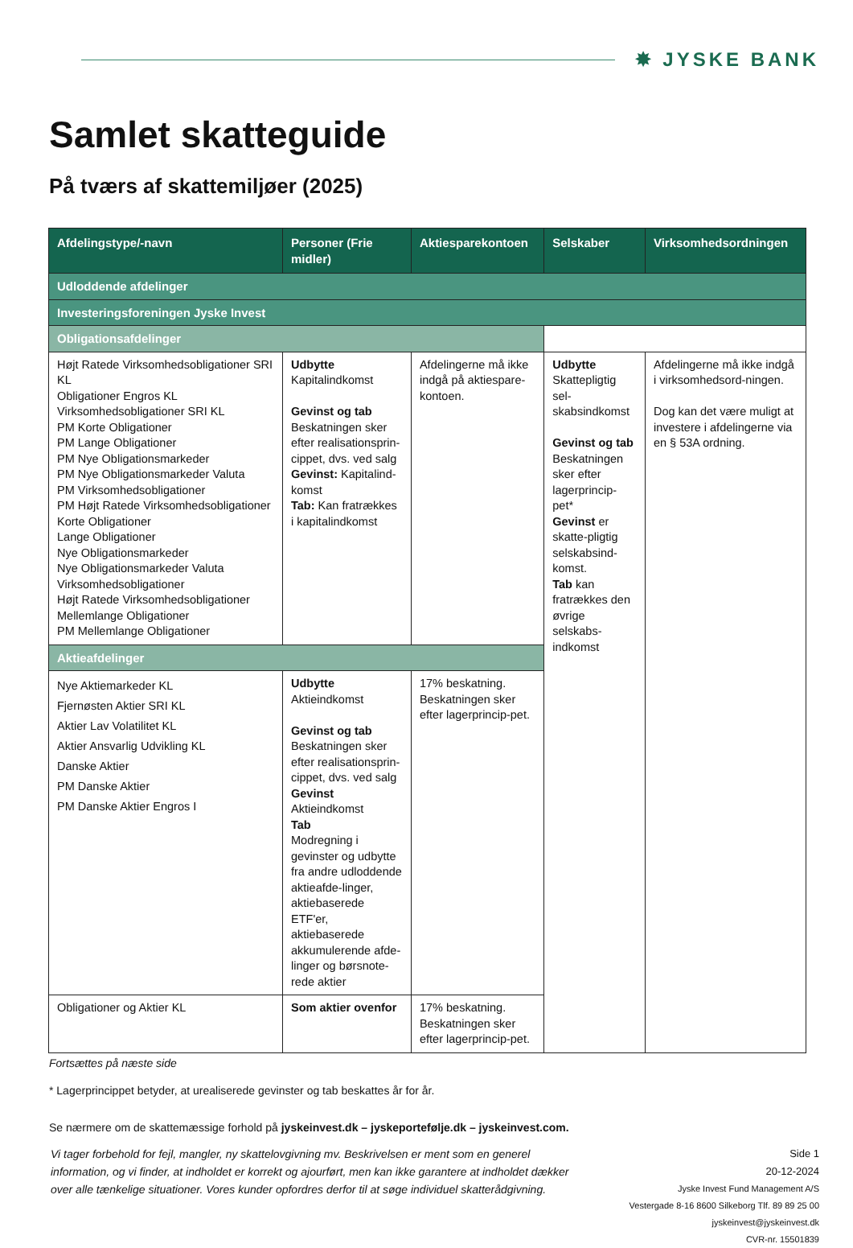✸ JYSKE BANK
Samlet skatteguide
På tværs af skattemiljøer (2025)
| Afdelingstype/-navn | Personer (Frie midler) | Aktiesparekontoen | Selskaber | Virksomhedsordningen |
| --- | --- | --- | --- | --- |
| Udloddende afdelinger | | | | |
| Investeringsforeningen Jyske Invest | | | | |
| Obligationsafdelinger | | | | |
| Højt Ratede Virksomhedsobligationer SRI KL Obligationer Engros KL Virksomhedsobligationer SRI KL PM Korte Obligationer PM Lange Obligationer PM Nye Obligationsmarkeder PM Nye Obligationsmarkeder Valuta PM Virksomhedsobligationer PM Højt Ratede Virksomhedsobligationer Korte Obligationer Lange Obligationer Nye Obligationsmarkeder Nye Obligationsmarkeder Valuta Virksomhedsobligationer Højt Ratede Virksomhedsobligationer Mellemlange Obligationer PM Mellemlange Obligationer | Udbytte Kapitalindkomst Gevinst og tab Beskatningen sker efter realisationsprin-cippet, dvs. ved salg Gevinst: Kapitalind-komst Tab: Kan fratrækkes i kapitalindkomst | Afdelingerne må ikke indgå på aktiespare-kontoen. | Udbytte Skattepligtig sel-skabsindkomst Gevinst og tab Beskatningen sker efter lagerprincip-pet* Gevinst er skatte-pligtig selskabsind-komst. Tab kan fratrækkes den øvrige selskabs-indkomst | Afdelingerne må ikke indgå i virksomhedsord-ningen. Dog kan det være muligt at investere i afdelingerne via en § 53A ordning. |
| Aktieafdelinger | | | | |
| Nye Aktiemarkeder KL Fjernøsten Aktier SRI KL Aktier Lav Volatilitet KL Aktier Ansvarlig Udvikling KL Danske Aktier PM Danske Aktier PM Danske Aktier Engros I | Udbytte Aktieindkomst Gevinst og tab Beskatningen sker efter realisationsprin-cippet, dvs. ved salg Gevinst Aktieindkomst Tab Modregning i gevinster og udbytte fra andre udloddende aktieafde-linger, aktiebaserede ETF'er, aktiebaserede akkumulerende afde-linger og børsnote-rede aktier | 17% beskatning. Beskatningen sker efter lagerprincip-pet. | | |
| Obligationer og Aktier KL | Som aktier ovenfor | 17% beskatning. Beskatningen sker efter lagerprincip-pet. | | |
Fortsættes på næste side
* Lagerprincippet betyder, at urealiserede gevinster og tab beskattes år for år.
Se nærmere om de skattemæssige forhold på jyskeinvest.dk – jyskeportefølje.dk – jyskeinvest.com.
Vi tager forbehold for fejl, mangler, ny skattelovgivning mv. Beskrivelsen er ment som en generel information, og vi finder, at indholdet er korrekt og ajourført, men kan ikke garantere at indholdet dækker over alle tænkelige situationer. Vores kunder opfordres derfor til at søge individuel skatterådgivning.
Side 1
20-12-2024
Jyske Invest Fund Management A/S
Vestergade 8-16 8600 Silkeborg Tlf. 89 89 25 00 jyskeinvest@jyskeinvest.dk
CVR-nr. 15501839